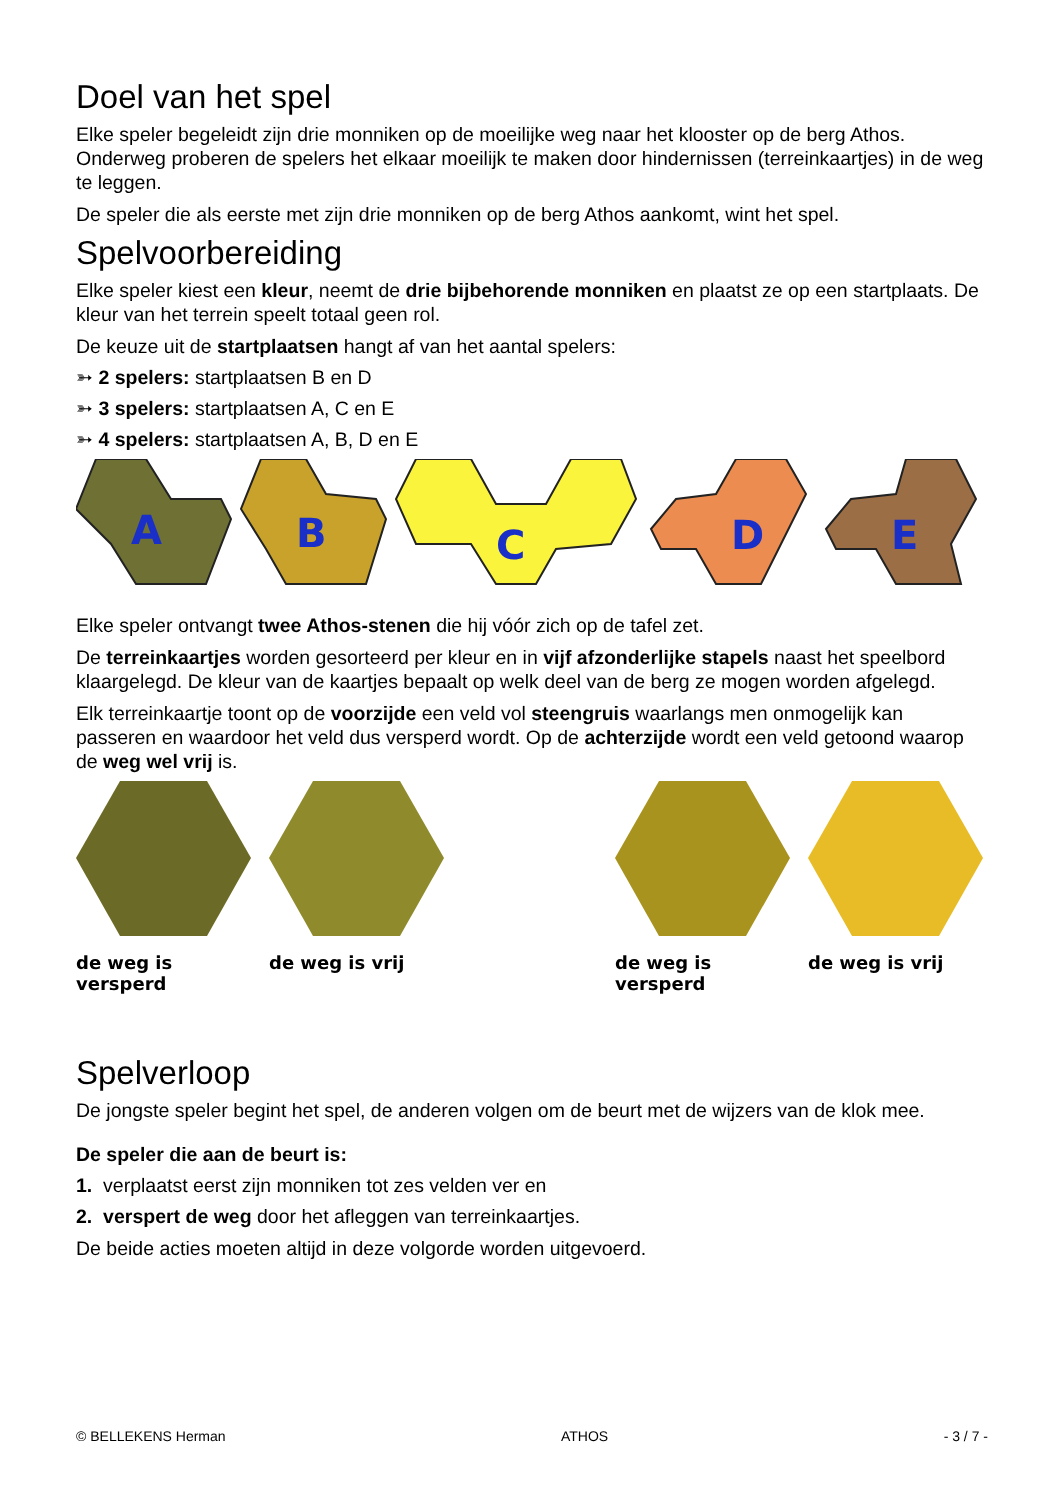Doel van het spel
Elke speler begeleidt zijn drie monniken op de moeilijke weg naar het klooster op de berg Athos. Onderweg proberen de spelers het elkaar moeilijk te maken door hindernissen (terreinkaartjes) in de weg te leggen.
De speler die als eerste met zijn drie monniken op de berg Athos aankomt, wint het spel.
Spelvoorbereiding
Elke speler kiest een kleur, neemt de drie bijbehorende monniken en plaatst ze op een startplaats. De kleur van het terrein speelt totaal geen rol.
De keuze uit de startplaatsen hangt af van het aantal spelers:
➳ 2 spelers: startplaatsen B en D
➳ 3 spelers: startplaatsen A, C en E
➳ 4 spelers: startplaatsen A, B, D en E
A
B
C
D
E
Elke speler ontvangt twee Athos-stenen die hij vóór zich op de tafel zet.
De terreinkaartjes worden gesorteerd per kleur en in vijf afzonderlijke stapels naast het speelbord klaargelegd. De kleur van de kaartjes bepaalt op welk deel van de berg ze mogen worden afgelegd.
Elk terreinkaartje toont op de voorzijde een veld vol steengruis waarlangs men onmogelijk kan passeren en waardoor het veld dus versperd wordt. Op de achterzijde wordt een veld getoond waarop de weg wel vrij is.
de weg is versperd de weg is vrij de weg is versperd de weg is vrij
Spelverloop
De jongste speler begint het spel, de anderen volgen om de beurt met de wijzers van de klok mee.
De speler die aan de beurt is:
1. verplaatst eerst zijn monniken tot zes velden ver en
2. verspert de weg door het afleggen van terreinkaartjes.
De beide acties moeten altijd in deze volgorde worden uitgevoerd.
© BELLEKENS Herman ATHOS - 3 / 7 -